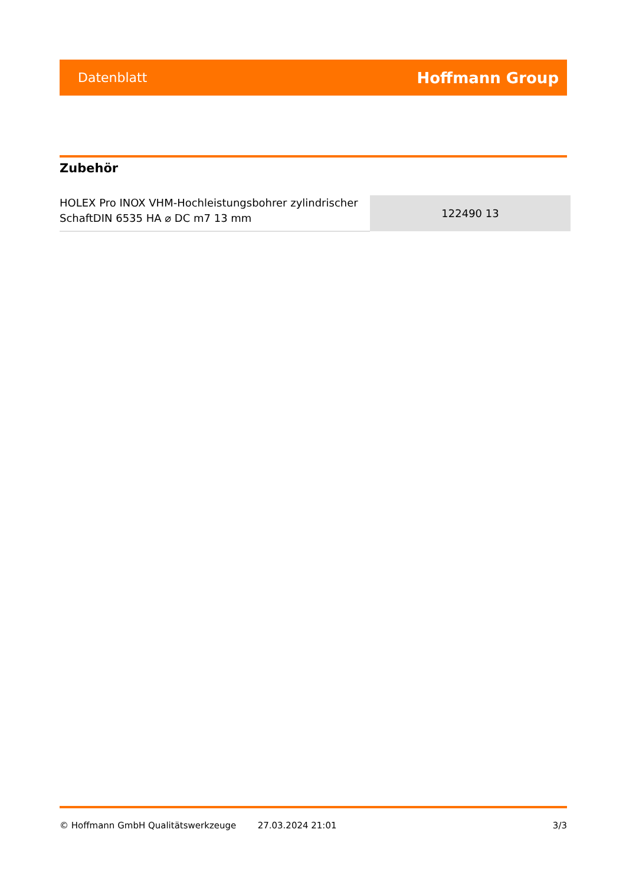Datenblatt Hoffmann Group
Zubehör
| HOLEX Pro INOX VHM-Hochleistungsbohrer zylindrischer SchaftDIN 6535 HA ⌀ DC m7 13 mm | 122490 13 |
© Hoffmann GmbH Qualitätswerkzeuge 27.03.2024 21:01 3/3